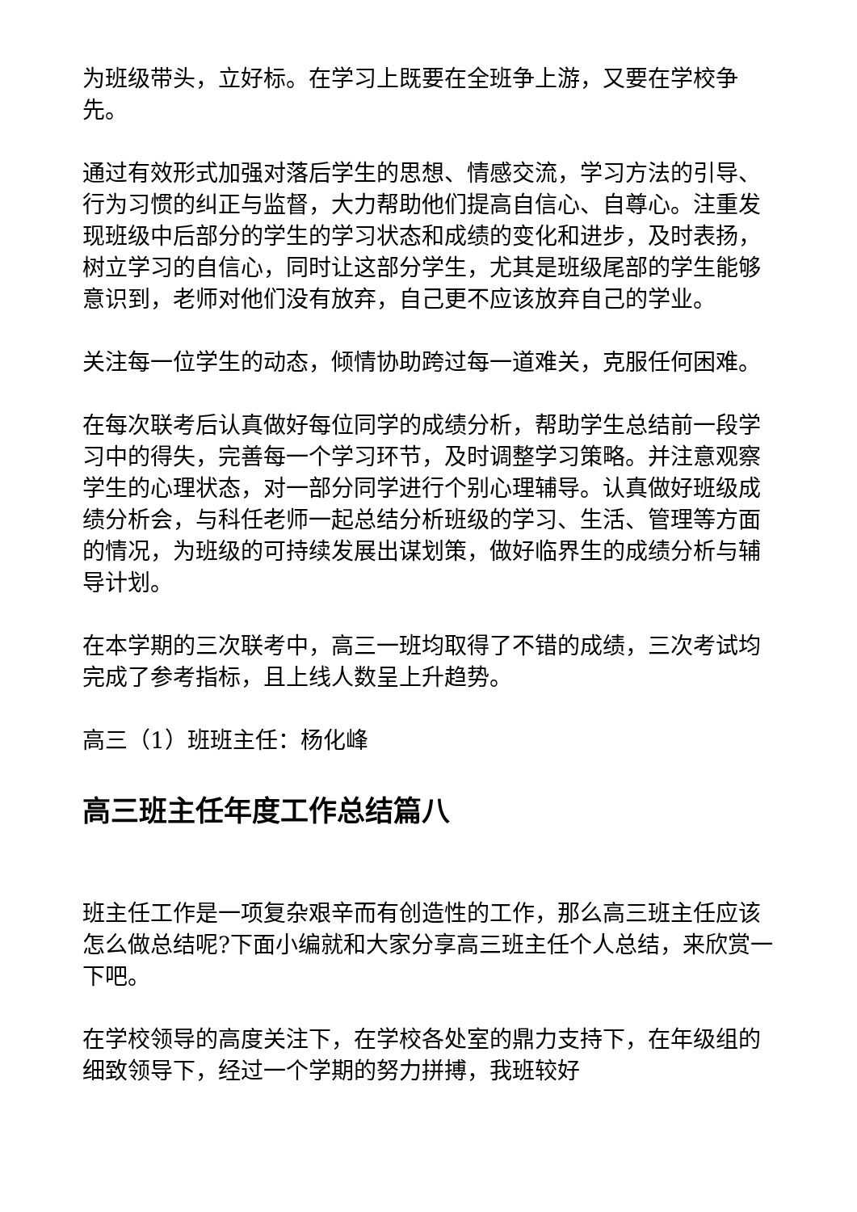为班级带头，立好标。在学习上既要在全班争上游，又要在学校争先。
通过有效形式加强对落后学生的思想、情感交流，学习方法的引导、行为习惯的纠正与监督，大力帮助他们提高自信心、自尊心。注重发现班级中后部分的学生的学习状态和成绩的变化和进步，及时表扬，树立学习的自信心，同时让这部分学生，尤其是班级尾部的学生能够意识到，老师对他们没有放弃，自己更不应该放弃自己的学业。
关注每一位学生的动态，倾情协助跨过每一道难关，克服任何困难。
在每次联考后认真做好每位同学的成绩分析，帮助学生总结前一段学习中的得失，完善每一个学习环节，及时调整学习策略。并注意观察学生的心理状态，对一部分同学进行个别心理辅导。认真做好班级成绩分析会，与科任老师一起总结分析班级的学习、生活、管理等方面的情况，为班级的可持续发展出谋划策，做好临界生的成绩分析与辅导计划。
在本学期的三次联考中，高三一班均取得了不错的成绩，三次考试均完成了参考指标，且上线人数呈上升趋势。
高三（1）班班主任：杨化峰
高三班主任年度工作总结篇八
班主任工作是一项复杂艰辛而有创造性的工作，那么高三班主任应该怎么做总结呢?下面小编就和大家分享高三班主任个人总结，来欣赏一下吧。
在学校领导的高度关注下，在学校各处室的鼎力支持下，在年级组的细致领导下，经过一个学期的努力拼搏，我班较好